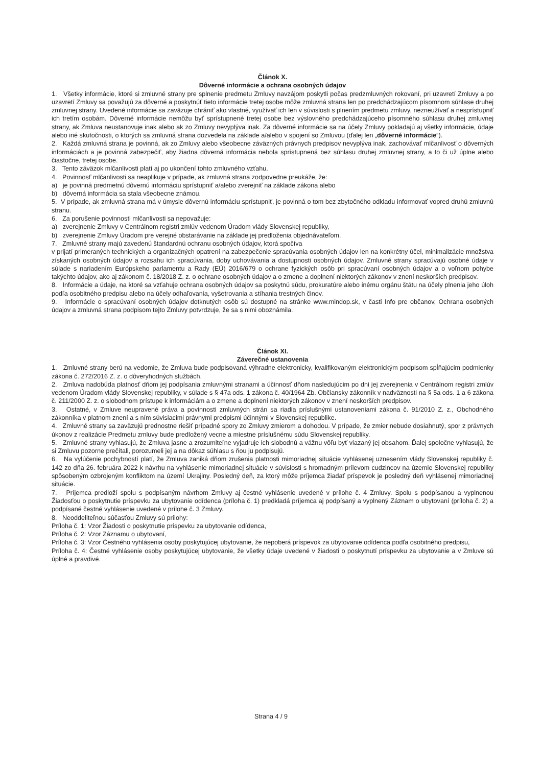Článok X.
Dôverné informácie a ochrana osobných údajov
1. Všetky informácie, ktoré si zmluvné strany pre splnenie predmetu Zmluvy navzájom poskytli počas predzmluvných rokovaní, pri uzavretí Zmluvy a po uzavretí Zmluvy sa považujú za dôverné a poskytnúť tieto informácie tretej osobe môže zmluvná strana len po predchádzajúcom písomnom súhlase druhej zmluvnej strany. Uvedené informácie sa zaväzuje chrániť ako vlastné, využívať ich len v súvislosti s plnením predmetu zmluvy, nezneužívať a nesprístupniť ich tretím osobám. Dôverné informácie nemôžu byť sprístupnené tretej osobe bez výslovného predchádzajúceho písomného súhlasu druhej zmluvnej strany, ak Zmluva neustanovuje inak alebo ak zo Zmluvy nevyplýva inak. Za dôverné informácie sa na účely Zmluvy pokladajú aj všetky informácie, údaje alebo iné skutočnosti, o ktorých sa zmluvná strana dozvedela na základe a/alebo v spojení so Zmluvou (ďalej len „dôverné informácie“).
2. Každá zmluvná strana je povinná, ak zo Zmluvy alebo všeobecne záväzných právnych predpisov nevyplýva inak, zachovávať mlčanlivosť o dôverných informáciách a je povinná zabezpečiť, aby žiadna dôverná informácia nebola sprístupnená bez súhlasu druhej zmluvnej strany, a to či už úplne alebo čiastočne, tretej osobe.
3. Tento záväzok mlčanlivosti platí aj po ukončení tohto zmluvného vzťahu.
4. Povinnosť mlčanlivosti sa neaplikuje v prípade, ak zmluvná strana zodpovedne preukáže, že:
a) je povinná predmetnú dôvernú informáciu sprístupniť a/alebo zverejniť na základe zákona alebo
b) dôverná informácia sa stala všeobecne známou.
5. V prípade, ak zmluvná strana má v úmysle dôvernú informáciu sprístupniť, je povinná o tom bez zbytočného odkladu informovať vopred druhú zmluvnú stranu.
6. Za porušenie povinnosti mlčanlivosti sa nepovažuje:
a) zverejnenie Zmluvy v Centrálnom registri zmlúv vedenom Úradom vlády Slovenskej republiky,
b) zverejnenie Zmluvy Úradom pre verejné obstarávanie na základe jej predloženia objednávateľom.
7. Zmluvné strany majú zavedenú štandardnú ochranu osobných údajov, ktorá spočíva
v prijatí primeraných technických a organizačných opatrení na zabezpečenie spracúvania osobných údajov len na konkrétny účel, minimalizácie množstva získaných osobných údajov a rozsahu ich spracúvania, doby uchovávania a dostupnosti osobných údajov. Zmluvné strany spracúvajú osobné údaje v súlade s nariadením Európskeho parlamentu a Rady (EÚ) 2016/679 o ochrane fyzických osôb pri spracúvaní osobných údajov a o voľnom pohybe takýchto údajov, ako aj zákonom č. 18/2018 Z. z. o ochrane osobných údajov a o zmene a doplnení niektorých zákonov v znení neskorších predpisov.
8. Informácie a údaje, na ktoré sa vzťahuje ochrana osobných údajov sa poskytnú súdu, prokuratúre alebo inému orgánu štátu na účely plnenia jeho úloh podľa osobitného predpisu alebo na účely odhaľovania, vyšetrovania a stíhania trestných činov.
9. Informácie o spracúvaní osobných údajov dotknutých osôb sú dostupné na stránke www.mindop.sk, v časti Info pre občanov, Ochrana osobných údajov a zmluvná strana podpisom tejto Zmluvy potvrdzuje, že sa s nimi oboznámila.
Článok XI.
Záverečné ustanovenia
1. Zmluvné strany berú na vedomie, že Zmluva bude podpisovaná výhradne elektronicky, kvalifikovaným elektronickým podpisom spĺňajúcim podmienky zákona č. 272/2016 Z. z. o dôveryhodných službách.
2. Zmluva nadobúda platnosť dňom jej podpísania zmluvnými stranami a účinnosť dňom nasledujúcim po dni jej zverejnenia v Centrálnom registri zmlúv vedenom Úradom vlády Slovenskej republiky, v súlade s § 47a ods. 1 zákona č. 40/1964 Zb. Občiansky zákonník v nadväznosti na § 5a ods. 1 a 6 zákona č. 211/2000 Z. z. o slobodnom prístupe k informáciám a o zmene a doplnení niektorých zákonov v znení neskorších predpisov.
3. Ostatné, v Zmluve neupravené práva a povinnosti zmluvných strán sa riadia príslušnými ustanoveniami zákona č. 91/2010 Z. z., Obchodného zákonníka v platnom znení a s ním súvisiacimi právnymi predpismi účinnými v Slovenskej republike.
4. Zmluvné strany sa zaväzujú prednostne riešiť prípadné spory zo Zmluvy zmierom a dohodou. V prípade, že zmier nebude dosiahnutý, spor z právnych úkonov z realizácie Predmetu zmluvy bude predložený vecne a miestne príslušnému súdu Slovenskej republiky.
5. Zmluvné strany vyhlasujú, že Zmluva jasne a zrozumiteľne vyjadruje ich slobodnú a vážnu vôľu byť viazaný jej obsahom. Ďalej spoločne vyhlasujú, že si Zmluvu pozorne prečítali, porozumeli jej a na dôkaz súhlasu s ňou ju podpisujú.
6. Na vylúčenie pochybností platí, že Zmluva zaniká dňom zrušenia platnosti mimoriadnej situácie vyhlásenej uznesením vlády Slovenskej republiky č. 142 zo dňa 26. februára 2022 k návrhu na vyhlásenie mimoriadnej situácie v súvislosti s hromadným prílevom cudzincov na územie Slovenskej republiky spôsobeným ozbrojeným konfliktom na území Ukrajiny. Posledný deň, za ktorý môže príjemca žiadať príspevok je posledný deň vyhlásenej mimoriadnej situácie.
7. Príjemca predloží spolu s podpísaným návrhom Zmluvy aj čestné vyhlásenie uvedené v prílohe č. 4 Zmluvy. Spolu s podpísanou a vyplnenou Žiadosťou o poskytnutie príspevku za ubytovanie odídenca (príloha č. 1) predkladá príjemca aj podpísaný a vyplnený Záznam o ubytovaní (príloha č. 2) a podpísané čestné vyhlásenie uvedené v prílohe č. 3 Zmluvy.
8. Neoddeliteľnou súčasťou Zmluvy sú prílohy:
Príloha č. 1: Vzor Žiadosti o poskytnutie príspevku za ubytovanie odídenca,
Príloha č. 2: Vzor Záznamu o ubytovaní,
Príloha č. 3: Vzor Čestného vyhlásenia osoby poskytujúcej ubytovanie, že nepoberá príspevok za ubytovanie odídenca podľa osobitného predpisu,
Príloha č. 4: Čestné vyhlásenie osoby poskytujúcej ubytovanie, že všetky údaje uvedené v žiadosti o poskytnutí príspevku za ubytovanie a v Zmluve sú úplné a pravdivé.
Strana 4 / 9